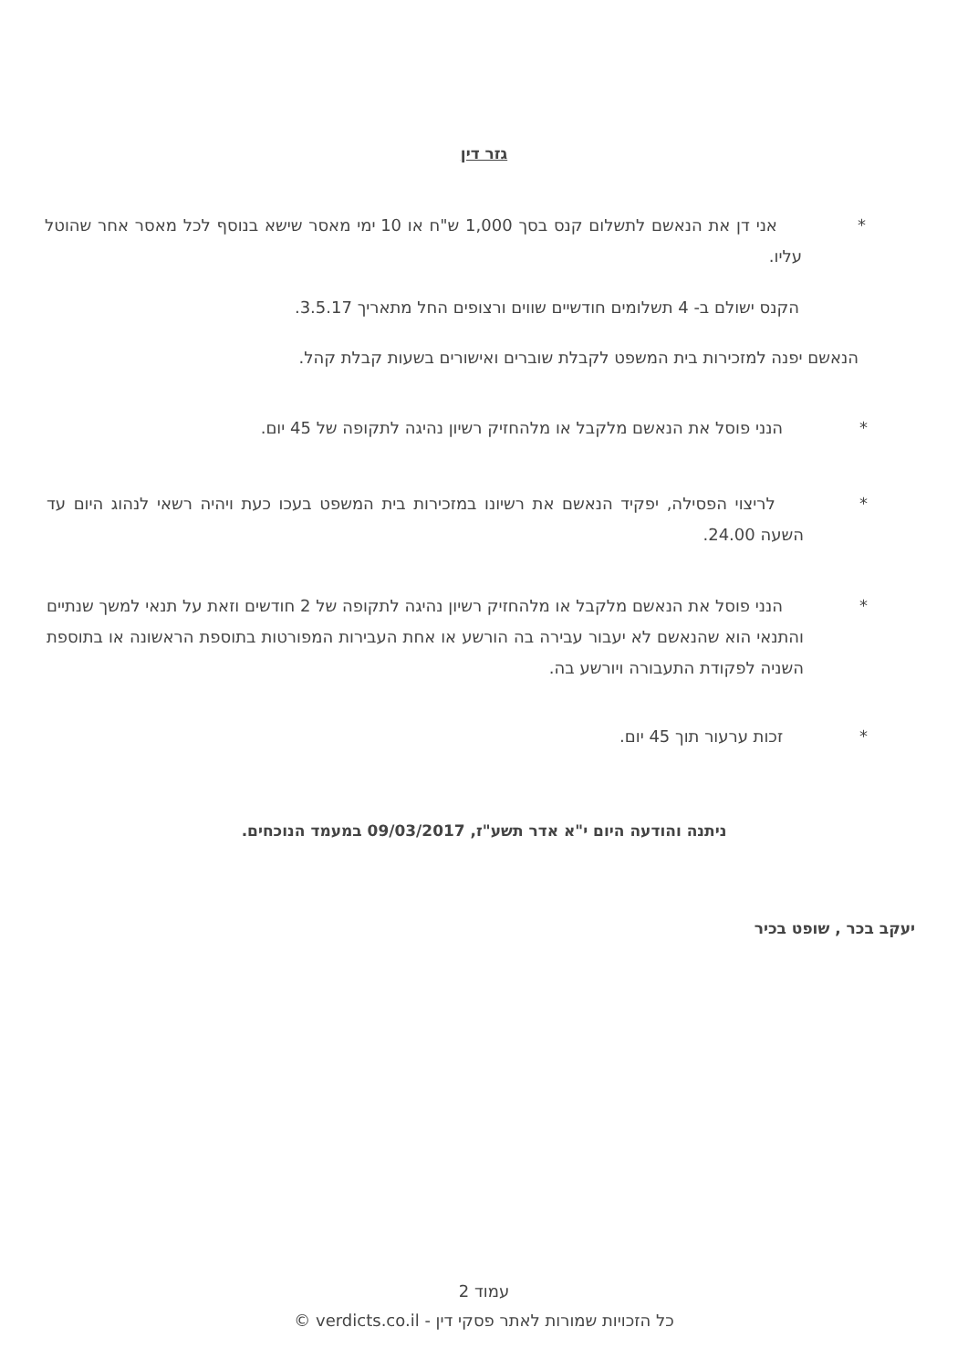גזר דין
* אני דן את הנאשם לתשלום קנס בסך 1,000 ש"ח או 10 ימי מאסר שישא בנוסף לכל מאסר אחר שהוטל עליו.
הקנס ישולם ב- 4 תשלומים חודשיים שווים ורצופים החל מתאריך 3.5.17.
הנאשם יפנה למזכירות בית המשפט לקבלת שוברים ואישורים בשעות קבלת קהל.
* הנני פוסל את הנאשם מלקבל או מלהחזיק רשיון נהיגה לתקופה של 45 יום.
* לריצוי הפסילה, יפקיד הנאשם את רשיונו במזכירות בית המשפט בעכו כעת ויהיה רשאי לנהוג היום עד השעה 24.00.
* הנני פוסל את הנאשם מלקבל או מלהחזיק רשיון נהיגה לתקופה של 2 חודשים וזאת על תנאי למשך שנתיים והתנאי הוא שהנאשם לא יעבור עבירה בה הורשע או אחת העבירות המפורטות בתוספת הראשונה או בתוספת השניה לפקודת התעבורה ויורשע בה.
* זכות ערעור תוך 45 יום.
ניתנה והודעה היום י"א אדר תשע"ז, 09/03/2017 במעמד הנוכחים.
יעקב בכר , שופט בכיר
עמוד 2
כל הזכויות שמורות לאתר פסקי דין - verdicts.co.il ©